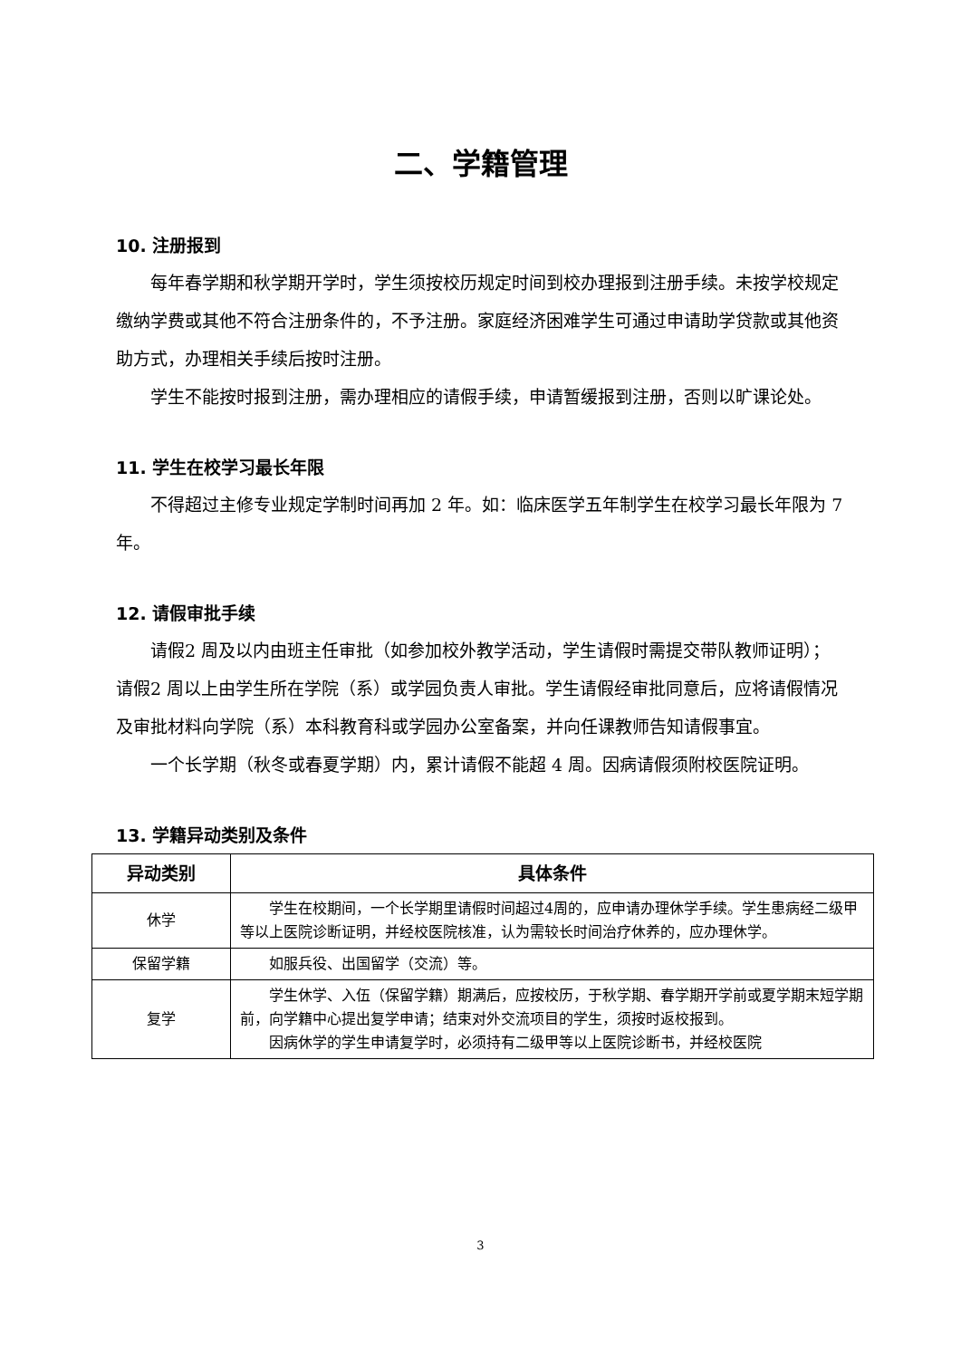二、学籍管理
10. 注册报到
每年春学期和秋学期开学时，学生须按校历规定时间到校办理报到注册手续。未按学校规定缴纳学费或其他不符合注册条件的，不予注册。家庭经济困难学生可通过申请助学贷款或其他资助方式，办理相关手续后按时注册。
学生不能按时报到注册，需办理相应的请假手续，申请暂缓报到注册，否则以旷课论处。
11. 学生在校学习最长年限
不得超过主修专业规定学制时间再加 2 年。如：临床医学五年制学生在校学习最长年限为 7 年。
12. 请假审批手续
请假2 周及以内由班主任审批（如参加校外教学活动，学生请假时需提交带队教师证明）；请假2 周以上由学生所在学院（系）或学园负责人审批。学生请假经审批同意后，应将请假情况及审批材料向学院（系）本科教育科或学园办公室备案，并向任课教师告知请假事宜。
一个长学期（秋冬或春夏学期）内，累计请假不能超 4 周。因病请假须附校医院证明。
13. 学籍异动类别及条件
| 异动类别 | 具体条件 |
| --- | --- |
| 休学 | 学生在校期间，一个长学期里请假时间超过4周的，应申请办理休学手续。学生患病经二级甲等以上医院诊断证明，并经校医院核准，认为需较长时间治疗休养的，应办理休学。 |
| 保留学籍 | 如服兵役、出国留学（交流）等。 |
| 复学 | 学生休学、入伍（保留学籍）期满后，应按校历，于秋学期、春学期开学前或夏学期末短学期前，向学籍中心提出复学申请；结束对外交流项目的学生，须按时返校报到。 因病休学的学生申请复学时，必须持有二级甲等以上医院诊断书，并经校医院 |
3